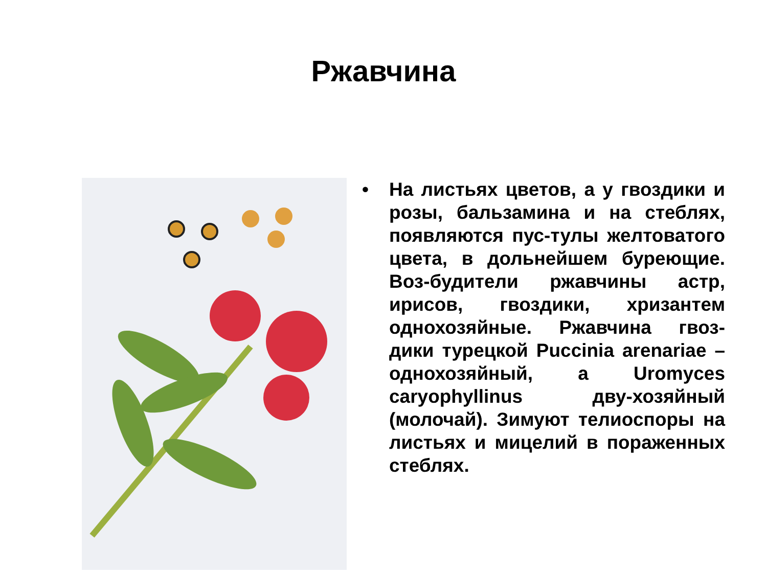Ржавчина
• На листьях цветов, а у гвоздики и розы, бальзамина и на стеблях, появляются пус-тулы желтоватого цвета, в дольнейшем буреющие. Воз-будители ржавчины астр, ирисов, гвоздики, хризантем однохозяйные. Ржавчина гвоз-дики турецкой Puccinia arenariae – однохозяйный, а Uromyces caryophyllinus дву-хозяйный (молочай). Зимуют телиоспоры на листьях и мицелий в пораженных стеблях.